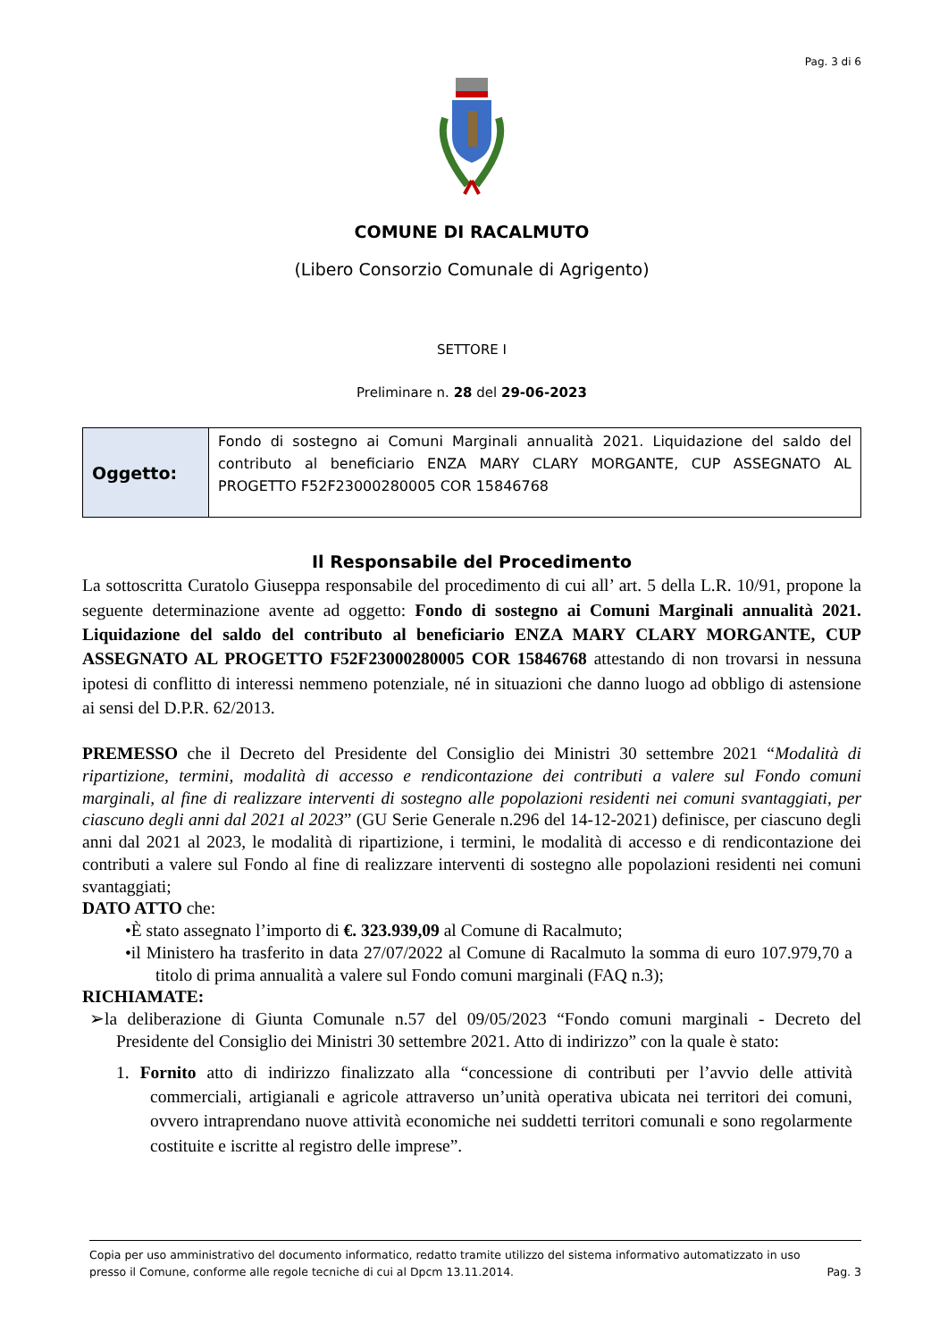Pag. 3 di 6
COMUNE DI RACALMUTO
(Libero Consorzio Comunale di Agrigento)
SETTORE I
Preliminare n. 28 del 29-06-2023
| Oggetto: | Fondo di sostegno ai Comuni Marginali annualità 2021. Liquidazione del saldo del contributo al beneficiario ENZA MARY CLARY MORGANTE, CUP ASSEGNATO AL PROGETTO F52F23000280005 COR 15846768 |
Il Responsabile del Procedimento
La sottoscritta Curatolo Giuseppa responsabile del procedimento di cui all’ art. 5 della L.R. 10/91, propone la seguente determinazione avente ad oggetto: Fondo di sostegno ai Comuni Marginali annualità 2021. Liquidazione del saldo del contributo al beneficiario ENZA MARY CLARY MORGANTE, CUP ASSEGNATO AL PROGETTO F52F23000280005 COR 15846768 attestando di non trovarsi in nessuna ipotesi di conflitto di interessi nemmeno potenziale, né in situazioni che danno luogo ad obbligo di astensione ai sensi del D.P.R. 62/2013.
PREMESSO che il Decreto del Presidente del Consiglio dei Ministri 30 settembre 2021 “Modalità di ripartizione, termini, modalità di accesso e rendicontazione dei contributi a valere sul Fondo comuni marginali, al fine di realizzare interventi di sostegno alle popolazioni residenti nei comuni svantaggiati, per ciascuno degli anni dal 2021 al 2023” (GU Serie Generale n.296 del 14-12-2021) definisce, per ciascuno degli anni dal 2021 al 2023, le modalità di ripartizione, i termini, le modalità di accesso e di rendicontazione dei contributi a valere sul Fondo al fine di realizzare interventi di sostegno alle popolazioni residenti nei comuni svantaggiati;
DATO ATTO che:
•È stato assegnato l’importo di €. 323.939,09 al Comune di Racalmuto;
•il Ministero ha trasferito in data 27/07/2022 al Comune di Racalmuto la somma di euro 107.979,70 a titolo di prima annualità a valere sul Fondo comuni marginali (FAQ n.3);
RICHIAMATE:
➢la deliberazione di Giunta Comunale n.57 del 09/05/2023 “Fondo comuni marginali - Decreto del Presidente del Consiglio dei Ministri 30 settembre 2021. Atto di indirizzo” con la quale è stato:
1. Fornito atto di indirizzo finalizzato alla “concessione di contributi per l’avvio delle attività commerciali, artigianali e agricole attraverso un’unità operativa ubicata nei territori dei comuni, ovvero intraprendano nuove attività economiche nei suddetti territori comunali e sono regolarmente costituite e iscritte al registro delle imprese”.
Copia per uso amministrativo del documento informatico, redatto tramite utilizzo del sistema informativo automatizzato in uso
presso il Comune, conforme alle regole tecniche di cui al Dpcm 13.11.2014. Pag. 3